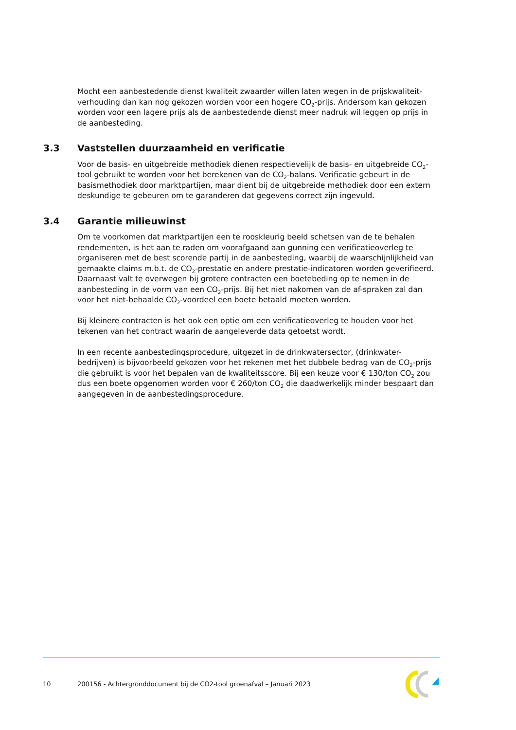Mocht een aanbestedende dienst kwaliteit zwaarder willen laten wegen in de prijskwaliteit-verhouding dan kan nog gekozen worden voor een hogere CO<sub>2</sub>-prijs. Andersom kan gekozen worden voor een lagere prijs als de aanbestedende dienst meer nadruk wil leggen op prijs in de aanbesteding.
3.3 Vaststellen duurzaamheid en verificatie
Voor de basis- en uitgebreide methodiek dienen respectievelijk de basis- en uitgebreide CO<sub>2</sub>-tool gebruikt te worden voor het berekenen van de CO<sub>2</sub>-balans. Verificatie gebeurt in de basismethodiek door marktpartijen, maar dient bij de uitgebreide methodiek door een extern deskundige te gebeuren om te garanderen dat gegevens correct zijn ingevuld.
3.4 Garantie milieuwinst
Om te voorkomen dat marktpartijen een te rooskleurig beeld schetsen van de te behalen rendementen, is het aan te raden om voorafgaand aan gunning een verificatieoverleg te organiseren met de best scorende partij in de aanbesteding, waarbij de waarschijnlijkheid van gemaakte claims m.b.t. de CO<sub>2</sub>-prestatie en andere prestatie-indicatoren worden geverifieerd. Daarnaast valt te overwegen bij grotere contracten een boetebeding op te nemen in de aanbesteding in de vorm van een CO<sub>2</sub>-prijs. Bij het niet nakomen van de af-spraken zal dan voor het niet-behaalde CO<sub>2</sub>-voordeel een boete betaald moeten worden.
Bij kleinere contracten is het ook een optie om een verificatieoverleg te houden voor het tekenen van het contract waarin de aangeleverde data getoetst wordt.
In een recente aanbestedingsprocedure, uitgezet in de drinkwatersector, (drinkwater-bedrijven) is bijvoorbeeld gekozen voor het rekenen met het dubbele bedrag van de CO<sub>2</sub>-prijs die gebruikt is voor het bepalen van de kwaliteitsscore. Bij een keuze voor € 130/ton CO<sub>2</sub> zou dus een boete opgenomen worden voor € 260/ton CO<sub>2</sub> die daadwerkelijk minder bespaart dan aangegeven in de aanbestedingsprocedure.
10 200156 - Achtergronddocument bij de CO2-tool groenafval – Januari 2023